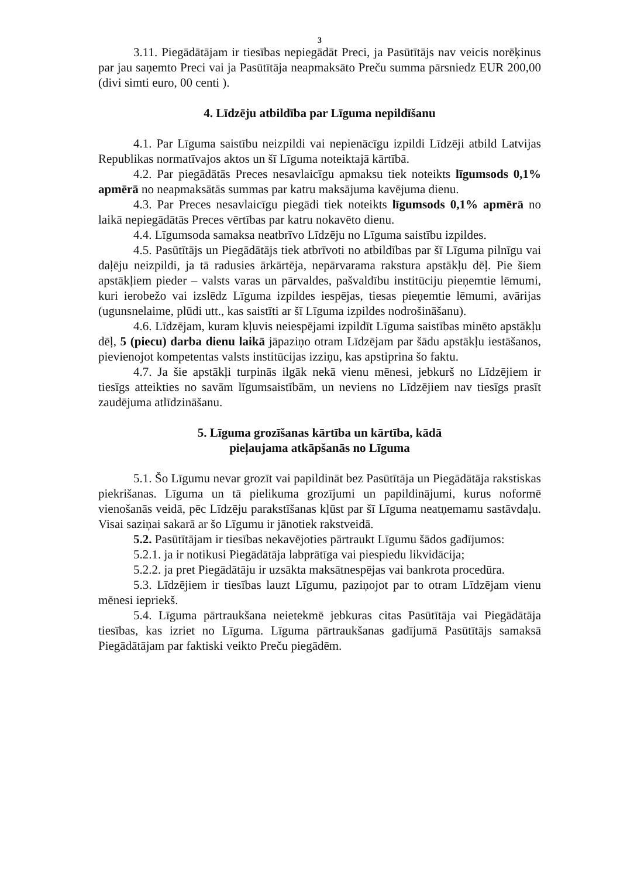3
3.11. Piegādātājam ir tiesības nepiegādāt Preci, ja Pasūtītājs nav veicis norēķinus par jau saņemto Preci vai ja Pasūtītāja neapmaksāto Preču summa pārsniedz EUR 200,00 (divi simti euro, 00 centi ).
4. Līdzēju atbildība par Līguma nepildīšanu
4.1. Par Līguma saistību neizpildi vai nepienācīgu izpildi Līdzēji atbild Latvijas Republikas normatīvajos aktos un šī Līguma noteiktajā kārtībā.
4.2. Par piegādātās Preces nesavlaicīgu apmaksu tiek noteikts līgumsods 0,1% apmērā no neapmaksātās summas par katru maksājuma kavējuma dienu.
4.3. Par Preces nesavlaicīgu piegādi tiek noteikts līgumsods 0,1% apmērā no laikā nepiegādātās Preces vērtības par katru nokavēto dienu.
4.4. Līgumsoda samaksa neatbrīvo Līdzēju no Līguma saistību izpildes.
4.5. Pasūtītājs un Piegādātājs tiek atbrīvoti no atbildības par šī Līguma pilnīgu vai daļēju neizpildi, ja tā radusies ārkārtēja, nepārvarama rakstura apstākļu dēļ. Pie šiem apstākļiem pieder – valsts varas un pārvaldes, pašvaldību institūciju pieņemtie lēmumi, kuri ierobežo vai izslēdz Līguma izpildes iespējas, tiesas pieņemtie lēmumi, avārijas (ugunsnelaime, plūdi utt., kas saistīti ar šī Līguma izpildes nodrošināšanu).
4.6. Līdzējam, kuram kļuvis neiespējami izpildīt Līguma saistības minēto apstākļu dēļ, 5 (piecu) darba dienu laikā jāpaziņo otram Līdzējam par šādu apstākļu iestāšanos, pievienojot kompetentas valsts institūcijas izziņu, kas apstiprina šo faktu.
4.7. Ja šie apstākļi turpinās ilgāk nekā vienu mēnesi, jebkurš no Līdzējiem ir tiesīgs atteikties no savām līgumsaistībām, un neviens no Līdzējiem nav tiesīgs prasīt zaudējuma atlīdzināšanu.
5. Līguma grozīšanas kārtība un kārtība, kādā
pieļaujama atkāpšanās no Līguma
5.1. Šo Līgumu nevar grozīt vai papildināt bez Pasūtītāja un Piegādātāja rakstiskas piekrišanas. Līguma un tā pielikuma grozījumi un papildinājumi, kurus noformē vienošanās veidā, pēc Līdzēju parakstīšanas kļūst par šī Līguma neatņemamu sastāvdaļu. Visai saziņai sakarā ar šo Līgumu ir jānotiek rakstveidā.
5.2. Pasūtītājam ir tiesības nekavējoties pārtraukt Līgumu šādos gadījumos:
5.2.1. ja ir notikusi Piegādātāja labprātīga vai piespiedu likvidācija;
5.2.2. ja pret Piegādātāju ir uzsākta maksātnespējas vai bankrota procedūra.
5.3. Līdzējiem ir tiesības lauzt Līgumu, paziņojot par to otram Līdzējam vienu mēnesi iepriekš.
5.4. Līguma pārtraukšana neietekmē jebkuras citas Pasūtītāja vai Piegādātāja tiesības, kas izriet no Līguma. Līguma pārtraukšanas gadījumā Pasūtītājs samaksā Piegādātājam par faktiski veikto Preču piegādēm.